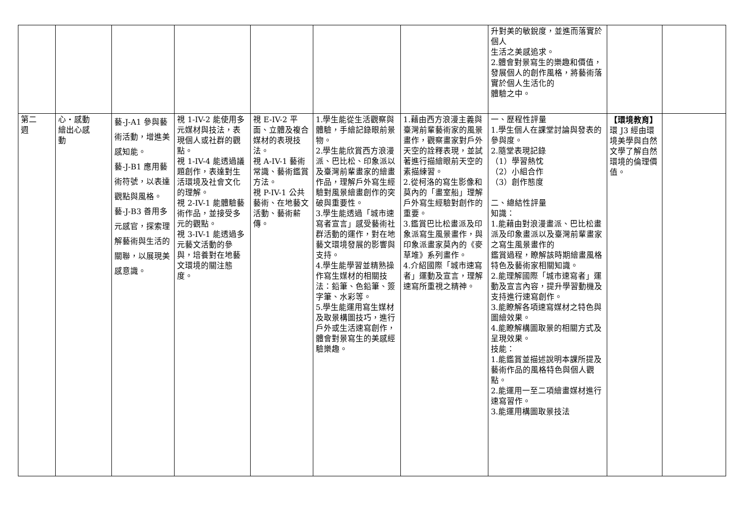| | | | | | | | 升對美的敏銳度，並進而落實於個人 生活之美感追求。 2.體會對景寫生的樂趣和價值，發展個人的創作風格，將藝術落實於個人生活化的 體驗之中。 | | |
| 第二 週 | 心‧感動 繪出心感 動 | 藝-J-A1 參與藝術活動，增進美感知能。 藝-J-B1 應用藝術符號，以表達觀點與風格。 藝-J-B3 善用多元感官，探索理解藝術與生活的關聯，以展現美感意識。 | 視 1-IV-2 能使用多元媒材與技法，表現個人或社群的觀點。 視 1-IV-4 能透過議題創作，表達對生活環境及社會文化的理解。 視 2-IV-1 能體驗藝術作品，並接受多元的觀點。 視 3-IV-1 能透過多元藝文活動的參與，培養對在地藝文環境的關注態度。 | 視 E-IV-2 平面、立體及複合媒材的表現技法。 視 A-IV-1 藝術常識、藝術鑑賞方法。 視 P-IV-1 公共藝術、在地藝文活動、藝術薪傳。 | 1.學生能從生活觀察與體驗，手繪記錄眼前景物。 2.學生能欣賞西方浪漫派、巴比松、印象派以及臺灣前輩畫家的繪畫作品，理解戶外寫生經驗對風景繪畫創作的突破與重要性。 3.學生能透過「城市速寫者宣言」感受藝術社群活動的運作，對在地藝文環境發展的影響與支持。 4.學生能學習並精熟操作寫生媒材的相關技法：鉛筆、色鉛筆、簽字筆、水彩等。 5.學生能運用寫生媒材及取景構圖技巧，進行戶外或生活速寫創作，體會對景寫生的美感經驗樂趣。 | 1.藉由西方浪漫主義與臺灣前輩藝術家的風景畫作，觀察畫家對戶外天空的詮釋表現，並試著進行描繪眼前天空的素描練習。 2.從柯洛的寫生影像和莫內的「畫室船」理解戶外寫生經驗對創作的重要。 3.鑑賞巴比松畫派及印象派寫生風景畫作，與印象派畫家莫內的《麥草堆》系列畫作。 4.介紹國際「城市速寫者」運動及宣言，理解速寫所重視之精神。 | 一、歷程性評量 1.學生個人在課堂討論與發表的參與度。 2.隨堂表現記錄 （1）學習熱忱 （2）小組合作 （3）創作態度 二、總結性評量 知識： 1.能藉由對浪漫畫派、巴比松畫派及印象畫派以及臺灣前輩畫家之寫生風景畫作的 鑑賞過程，瞭解該時期繪畫風格特色及藝術家相關知識。 2.能理解國際「城市速寫者」運動及宣言內容，提升學習動機及支持進行速寫創作。 3.能瞭解各項速寫媒材之特色與圖繪效果。 4.能瞭解構圖取景的相關方式及呈現效果。 技能： 1.能鑑賞並描述說明本課所提及藝術作品的風格特色與個人觀點。 2.能運用一至二項繪畫媒材進行速寫習作。 3.能運用構圖取景技法 | 【環境教育】 環 J3 經由環境美學與自然文學了解自然環境的倫理價值。 | |